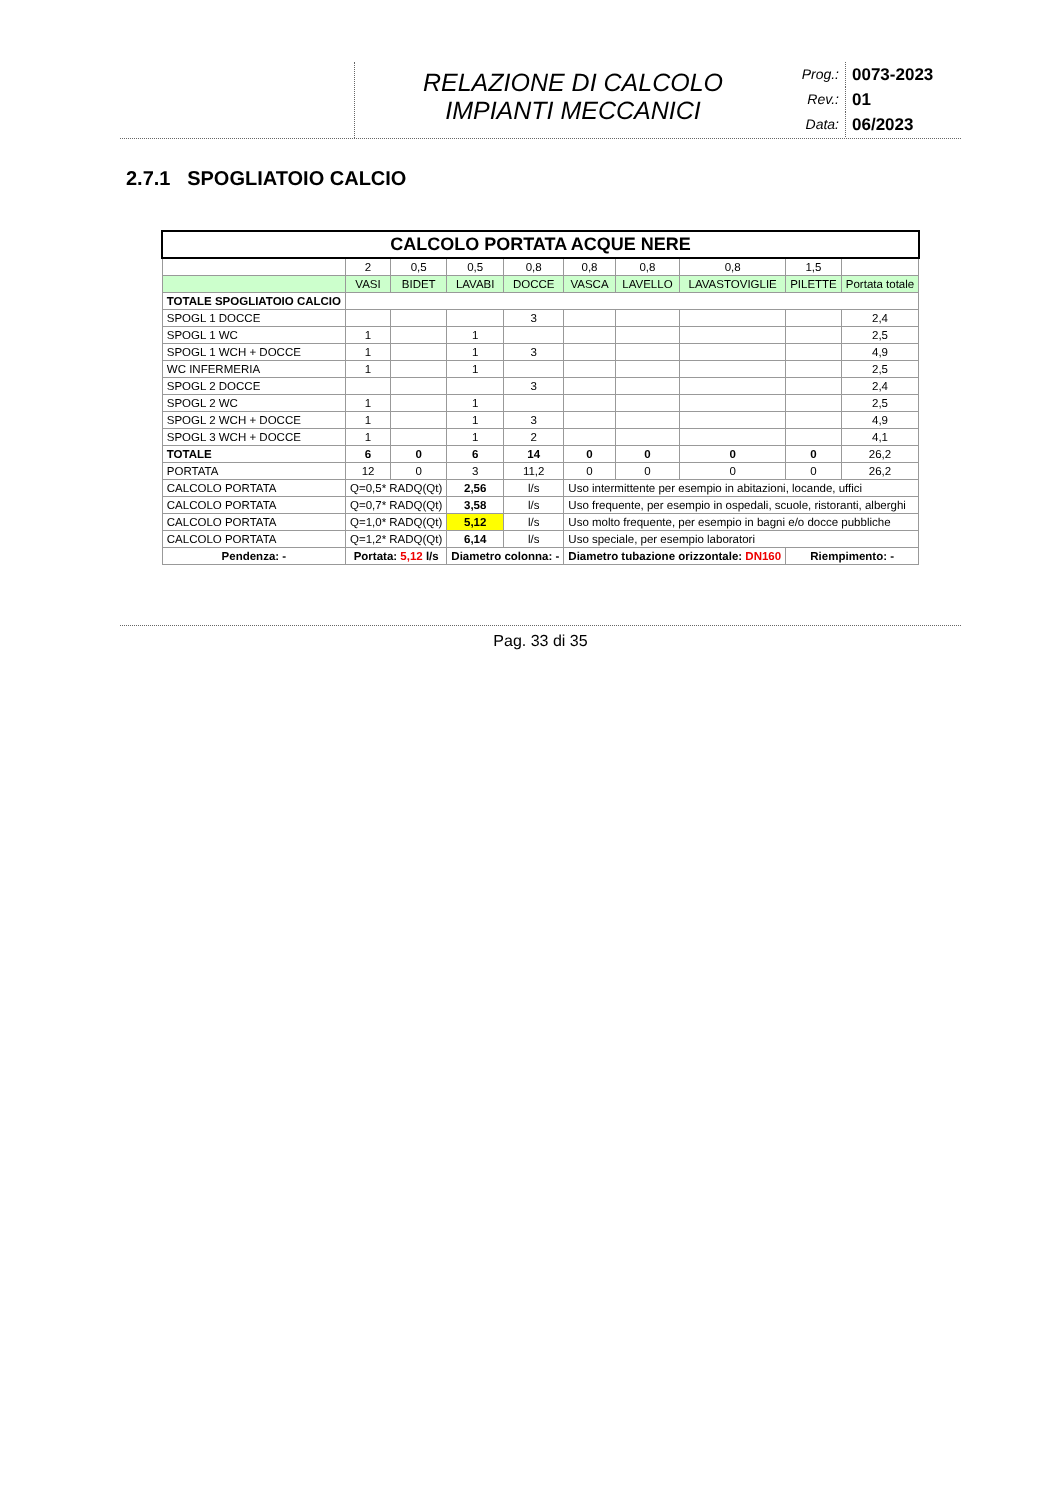RELAZIONE DI CALCOLO
IMPIANTI MECCANICI
Prog.: 0073-2023
Rev.: 01
Data: 06/2023
2.7.1 SPOGLIATOIO CALCIO
| CALCOLO PORTATA ACQUE NERE | | | | | | | | | |
| --- | --- | --- | --- | --- | --- | --- | --- | --- | --- |
| | 2 | 0,5 | 0,5 | 0,8 | 0,8 | 0,8 | 0,8 | 1,5 | |
| | VASI | BIDET | LAVABI | DOCCE | VASCA | LAVELLO | LAVASTOVIGLIE | PILETTE | Portata totale |
| TOTALE SPOGLIATOIO CALCIO | | | | | | | | | |
| SPOGL 1 DOCCE | | | | 3 | | | | | 2,4 |
| SPOGL 1 WC | 1 | | 1 | | | | | | 2,5 |
| SPOGL 1 WCH + DOCCE | 1 | | 1 | 3 | | | | | 4,9 |
| WC INFERMERIA | 1 | | 1 | | | | | | 2,5 |
| SPOGL 2 DOCCE | | | | 3 | | | | | 2,4 |
| SPOGL 2 WC | 1 | | 1 | | | | | | 2,5 |
| SPOGL 2 WCH + DOCCE | 1 | | 1 | 3 | | | | | 4,9 |
| SPOGL 3 WCH + DOCCE | 1 | | 1 | 2 | | | | | 4,1 |
| TOTALE | 6 | 0 | 6 | 14 | 0 | 0 | 0 | 0 | 26,2 |
| PORTATA | 12 | 0 | 3 | 11,2 | 0 | 0 | 0 | 0 | 26,2 |
| CALCOLO PORTATA | Q=0,5* RADQ(Qt) | | 2,56 | l/s | Uso intermittente per esempio in abitazioni, locande, uffici | | | | |
| CALCOLO PORTATA | Q=0,7* RADQ(Qt) | | 3,58 | l/s | Uso frequente, per esempio in ospedali, scuole, ristoranti, alberghi | | | | |
| CALCOLO PORTATA | Q=1,0* RADQ(Qt) | | 5,12 | l/s | Uso molto frequente, per esempio in bagni e/o docce pubbliche | | | | |
| CALCOLO PORTATA | Q=1,2* RADQ(Qt) | | 6,14 | l/s | Uso speciale, per esempio laboratori | | | | |
| Pendenza: - | Portata: 5,12 l/s | | Diametro colonna: - | | Diametro tubazione orizzontale: DN160 | | | Riempimento: - | |
Pag. 33 di 35